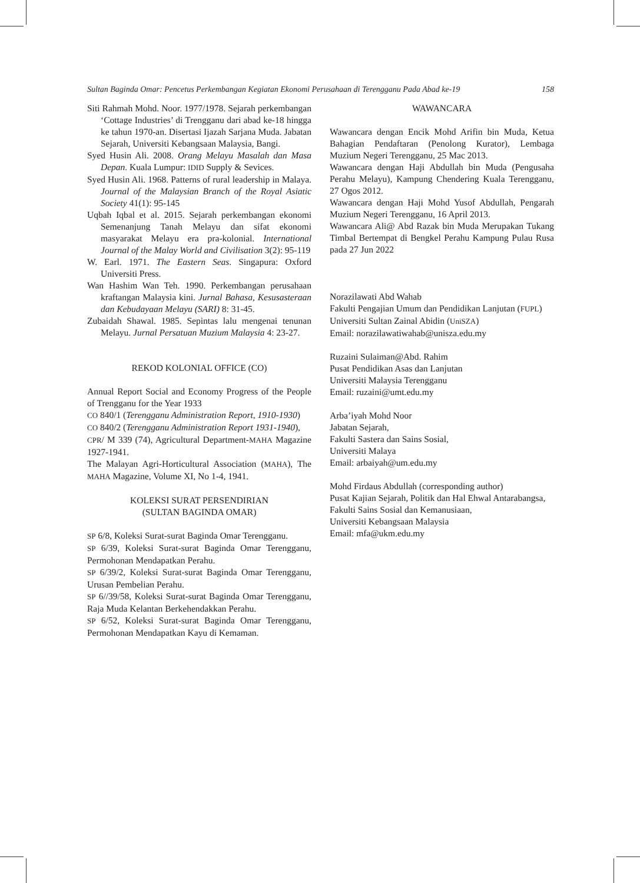Sultan Baginda Omar: Pencetus Perkembangan Kegiatan Ekonomi Perusahaan di Terengganu Pada Abad ke-19 158
Siti Rahmah Mohd. Noor. 1977/1978. Sejarah perkembangan ‘Cottage Industries’ di Trengganu dari abad ke-18 hingga ke tahun 1970-an. Disertasi Ijazah Sarjana Muda. Jabatan Sejarah, Universiti Kebangsaan Malaysia, Bangi.
Syed Husin Ali. 2008. Orang Melayu Masalah dan Masa Depan. Kuala Lumpur: IDID Supply & Sevices.
Syed Husin Ali. 1968. Patterns of rural leadership in Malaya. Journal of the Malaysian Branch of the Royal Asiatic Society 41(1): 95-145
Uqbah Iqbal et al. 2015. Sejarah perkembangan ekonomi Semenanjung Tanah Melayu dan sifat ekonomi masyarakat Melayu era pra-kolonial. International Journal of the Malay World and Civilisation 3(2): 95-119
W. Earl. 1971. The Eastern Seas. Singapura: Oxford Universiti Press.
Wan Hashim Wan Teh. 1990. Perkembangan perusahaan kraftangan Malaysia kini. Jurnal Bahasa, Kesusasteraan dan Kebudayaan Melayu (SARI) 8: 31-45.
Zubaidah Shawal. 1985. Sepintas lalu mengenai tenunan Melayu. Jurnal Persatuan Muzium Malaysia 4: 23-27.
REKOD KOLONIAL OFFICE (CO)
Annual Report Social and Economy Progress of the People of Trengganu for the Year 1933
CO 840/1 (Terengganu Administration Report, 1910-1930)
CO 840/2 (Terengganu Administration Report 1931-1940),
CPR/ M 339 (74), Agricultural Department-MAHA Magazine 1927-1941.
The Malayan Agri-Horticultural Association (MAHA), The MAHA Magazine, Volume XI, No 1-4, 1941.
KOLEKSI SURAT PERSENDIRIAN
(SULTAN BAGINDA OMAR)
SP 6/8, Koleksi Surat-surat Baginda Omar Terengganu.
SP 6/39, Koleksi Surat-surat Baginda Omar Terengganu, Permohonan Mendapatkan Perahu.
SP 6/39/2, Koleksi Surat-surat Baginda Omar Terengganu, Urusan Pembelian Perahu.
SP 6//39/58, Koleksi Surat-surat Baginda Omar Terengganu, Raja Muda Kelantan Berkehendakkan Perahu.
SP 6/52, Koleksi Surat-surat Baginda Omar Terengganu, Permohonan Mendapatkan Kayu di Kemaman.
WAWANCARA
Wawancara dengan Encik Mohd Arifin bin Muda, Ketua Bahagian Pendaftaran (Penolong Kurator), Lembaga Muzium Negeri Terengganu, 25 Mac 2013.
Wawancara dengan Haji Abdullah bin Muda (Pengusaha Perahu Melayu), Kampung Chendering Kuala Terengganu, 27 Ogos 2012.
Wawancara dengan Haji Mohd Yusof Abdullah, Pengarah Muzium Negeri Terengganu, 16 April 2013.
Wawancara Ali@ Abd Razak bin Muda Merupakan Tukang Timbal Bertempat di Bengkel Perahu Kampung Pulau Rusa pada 27 Jun 2022
Norazilawati Abd Wahab
Fakulti Pengajian Umum dan Pendidikan Lanjutan (FUPL)
Universiti Sultan Zainal Abidin (UniSZA)
Email: norazilawatiwahab@unisza.edu.my
Ruzaini Sulaiman@Abd. Rahim
Pusat Pendidikan Asas dan Lanjutan
Universiti Malaysia Terengganu
Email: ruzaini@umt.edu.my
Arba’iyah Mohd Noor
Jabatan Sejarah,
Fakulti Sastera dan Sains Sosial,
Universiti Malaya
Email: arbaiyah@um.edu.my
Mohd Firdaus Abdullah (corresponding author)
Pusat Kajian Sejarah, Politik dan Hal Ehwal Antarabangsa,
Fakulti Sains Sosial dan Kemanusiaan,
Universiti Kebangsaan Malaysia
Email: mfa@ukm.edu.my